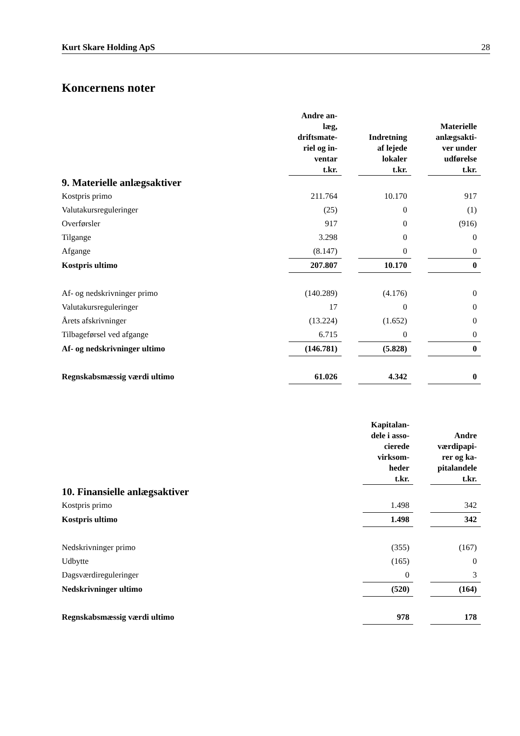Kurt Skare Holding ApS 28
Koncernens noter
| | Andre an- læg, driftsmate- riel og in- ventar t.kr. | | Indretning af lejede lokaler t.kr. | | Materielle anlægsakti- ver under udførelse t.kr. |
| --- | --- | --- | --- | --- | --- |
| 9. Materielle anlægsaktiver | | | | | |
| Kostpris primo | 211.764 | | 10.170 | | 917 |
| Valutakursreguleringer | (25) | | 0 | | (1) |
| Overførsler | 917 | | 0 | | (916) |
| Tilgange | 3.298 | | 0 | | 0 |
| Afgange | (8.147) | | 0 | | 0 |
| Kostpris ultimo | 207.807 | | 10.170 | | 0 |
| Af- og nedskrivninger primo | (140.289) | | (4.176) | | 0 |
| Valutakursreguleringer | 17 | | 0 | | 0 |
| Årets afskrivninger | (13.224) | | (1.652) | | 0 |
| Tilbageførsel ved afgange | 6.715 | | 0 | | 0 |
| Af- og nedskrivninger ultimo | (146.781) | | (5.828) | | 0 |
| Regnskabsmæssig værdi ultimo | 61.026 | | 4.342 | | 0 |
| | Kapitalan- dele i asso- cierede virksom- heder t.kr. | | Andre værdipapi- rer og ka- pitalandele t.kr. |
| --- | --- | --- | --- |
| 10. Finansielle anlægsaktiver | | | |
| Kostpris primo | 1.498 | | 342 |
| Kostpris ultimo | 1.498 | | 342 |
| Nedskrivninger primo | (355) | | (167) |
| Udbytte | (165) | | 0 |
| Dagsværdireguleringer | 0 | | 3 |
| Nedskrivninger ultimo | (520) | | (164) |
| Regnskabsmæssig værdi ultimo | 978 | | 178 |